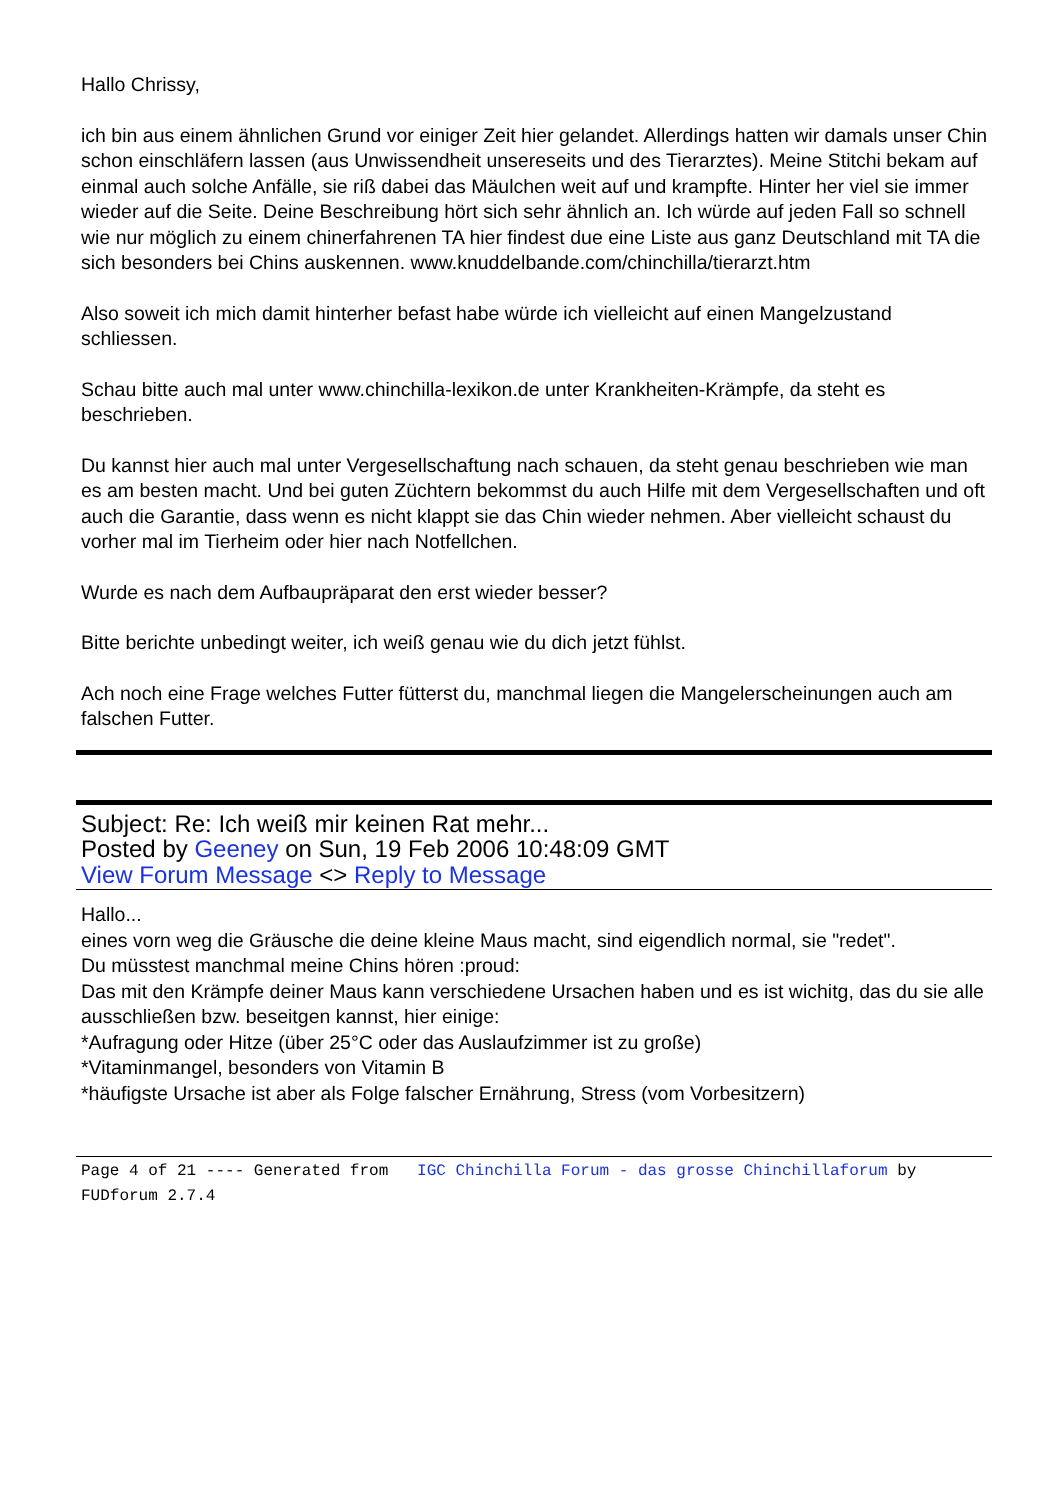Hallo Chrissy,
ich bin aus einem ähnlichen Grund vor einiger Zeit hier gelandet. Allerdings hatten wir damals unser Chin schon einschläfern lassen (aus Unwissendheit unsereseits und des Tierarztes). Meine Stitchi bekam auf einmal auch solche Anfälle, sie riß dabei das Mäulchen weit auf und krampfte. Hinter her viel sie immer wieder auf die Seite. Deine Beschreibung hört sich sehr ähnlich an. Ich würde auf jeden Fall so schnell wie nur möglich zu einem chinerfahrenen TA hier findest due eine Liste aus ganz Deutschland mit TA die sich besonders bei Chins auskennen. www.knuddelbande.com/chinchilla/tierarzt.htm
Also soweit ich mich damit hinterher befast habe würde ich vielleicht auf einen Mangelzustand schliessen.
Schau bitte auch mal unter www.chinchilla-lexikon.de unter Krankheiten-Krämpfe, da steht es beschrieben.
Du kannst hier auch mal unter Vergesellschaftung nach schauen, da steht genau beschrieben wie man es am besten macht. Und bei guten Züchtern bekommst du auch Hilfe mit dem Vergesellschaften und oft auch die Garantie, dass wenn es nicht klappt sie das Chin wieder nehmen. Aber vielleicht schaust du vorher mal im Tierheim oder hier nach Notfellchen.
Wurde es nach dem Aufbaupräparat den erst wieder besser?
Bitte berichte unbedingt weiter, ich weiß genau wie du dich jetzt fühlst.
Ach noch eine Frage welches Futter fütterst du, manchmal liegen die Mangelerscheinungen auch am falschen Futter.
Subject: Re: Ich weiß mir keinen Rat mehr...
Posted by Geeney on Sun, 19 Feb 2006 10:48:09 GMT
View Forum Message <> Reply to Message
Hallo...
eines vorn weg die Gräusche die deine kleine Maus macht, sind eigendlich normal, sie "redet".
Du müsstest manchmal meine Chins hören :proud:
Das mit den Krämpfe deiner Maus kann verschiedene Ursachen haben und es ist wichitg, das du sie alle ausschließen bzw. beseitgen kannst, hier einige:
*Aufragung oder Hitze (über 25°C oder das Auslaufzimmer ist zu große)
*Vitaminmangel, besonders von Vitamin B
*häufigste Ursache ist aber als Folge falscher Ernährung, Stress (vom Vorbesitzern)
Page 4 of 21 ---- Generated from IGC Chinchilla Forum - das grosse Chinchillaforum by FUDforum 2.7.4